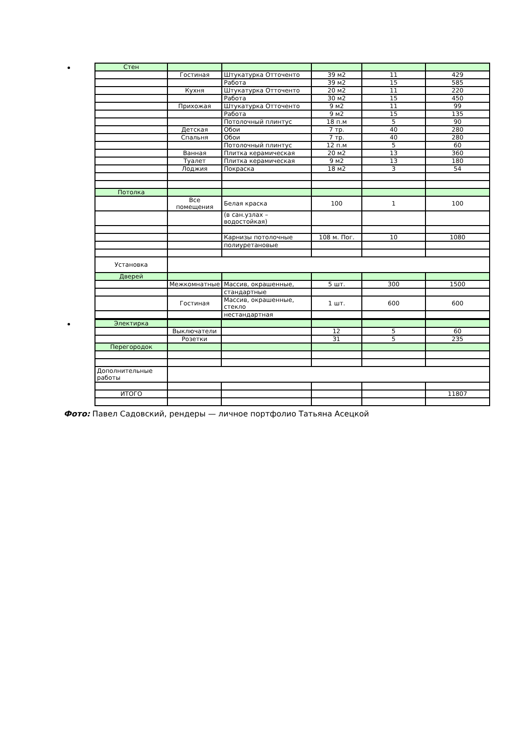| Стен | | | | | |
| | Гостиная | Штукатурка Отточенто | 39 м2 | 11 | 429 |
| | | Работа | 39 м2 | 15 | 585 |
| | Кухня | Штукатурка Отточенто | 20 м2 | 11 | 220 |
| | | Работа | 30 м2 | 15 | 450 |
| | Прихожая | Штукатурка Отточенто | 9 м2 | 11 | 99 |
| | | Работа | 9 м2 | 15 | 135 |
| | | Потолочный плинтус | 18 п.м | 5 | 90 |
| | Детская | Обои | 7 тр. | 40 | 280 |
| | Спальня | Обои | 7 тр. | 40 | 280 |
| | | Потолочный плинтус | 12 п.м | 5 | 60 |
| | Ванная | Плитка керамическая | 20 м2 | 13 | 360 |
| | Туалет | Плитка керамическая | 9 м2 | 13 | 180 |
| | Лоджия | Покраска | 18 м2 | 3 | 54 |
| Потолка | | | | | |
| | Все помещения | Белая краска | 100 | 1 | 100 |
| | | (в сан.узлах – водостойкая) | | | |
| | | Карнизы потолочные | 108 м. Пог. | 10 | 1080 |
| | | полиуретановые | | | |
| Установка | | | | | |
| Дверей | | | | | |
| | Межкомнатные | Массив, окрашенные, | 5 шт. | 300 | 1500 |
| | | стандартные | | | |
| | Гостиная | Массив, окрашенные, стекло | 1 шт. | 600 | 600 |
| | | нестандартная | | | |
| Электирка | | | | | |
| | Выключатели | | 12 | 5 | 60 |
| | Розетки | | 31 | 5 | 235 |
| Перегородок | | | | | |
| Дополнительные работы | | | | | |
| ИТОГО | | | | | 11807 |
Фото: Павел Садовский, рендеры — личное портфолио Татьяна Асецкой